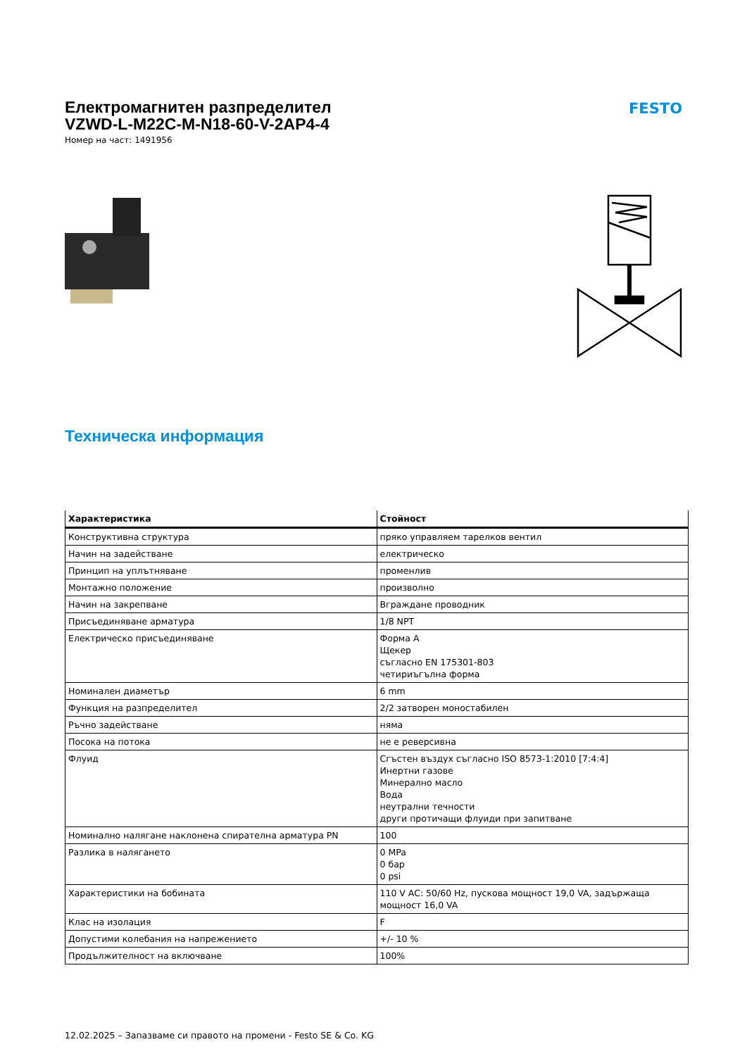Електромагнитен разпределител
VZWD-L-M22C-M-N18-60-V-2AP4-4
Номер на част: 1491956
FESTO
Техническа информация
| Характеристика | Стойност |
| --- | --- |
| Конструктивна структура | пряко управляем тарелков вентил |
| Начин на задействане | електрическо |
| Принцип на уплътняване | променлив |
| Монтажно положение | произволно |
| Начин на закрепване | Вграждане проводник |
| Присъединяване арматура | 1/8 NPT |
| Електрическо присъединяване | Форма A Щекер съгласно EN 175301-803 четириъгълна форма |
| Номинален диаметър | 6 mm |
| Функция на разпределител | 2/2 затворен моностабилен |
| Ръчно задействане | няма |
| Посока на потока | не е реверсивна |
| Флуид | Сгъстен въздух съгласно ISO 8573-1:2010 [7:4:4] Инертни газове Минерално масло Вода неутрални течности други протичащи флуиди при запитване |
| Номинално налягане наклонена спирателна арматура PN | 100 |
| Разлика в налягането | 0 MPa 0 бар 0 psi |
| Характеристики на бобината | 110 V AC: 50/60 Hz, пускова мощност 19,0 VA, задържаща мощност 16,0 VA |
| Клас на изолация | F |
| Допустими колебания на напрежението | +/- 10 % |
| Продължителност на включване | 100% |
12.02.2025 – Запазваме си правото на промени - Festo SE & Co. KG